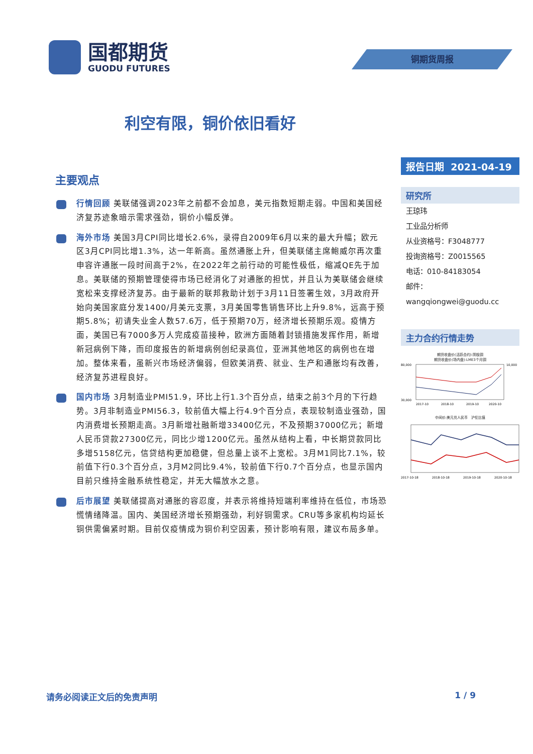国都期货
GUODU FUTURES
铜期货周报
利空有限，铜价依旧看好
主要观点
行情回顾 美联储强调2023年之前都不会加息，美元指数短期走弱。中国和美国经济复苏迹象暗示需求强劲，铜价小幅反弹。
海外市场 美国3月CPI同比增长2.6%，录得自2009年6月以来的最大升幅；欧元区3月CPI同比增1.3%，达一年新高。虽然通胀上升，但美联储主席鲍威尔再次重申容许通胀一段时间高于2%，在2022年之前行动的可能性极低，缩减QE先于加息。美联储的预期管理使得市场已经消化了对通胀的担忧，并且认为美联储会继续宽松来支撑经济复苏。由于最新的联邦救助计划于3月11日签署生效，3月政府开始向美国家庭分发1400/月美元支票，3月美国零售销售环比上升9.8%，远高于预期5.8%；初请失业金人数57.6万，低于预期70万，经济增长预期乐观。疫情方面，美国已有7000多万人完成疫苗接种，欧洲方面随着封锁措施发挥作用，新增新冠病例下降，而印度报告的新增病例创纪录高位，亚洲其他地区的病例也在增加。整体来看，虽新兴市场经济偏弱，但欧美消费、就业、生产和通胀均有改善，经济复苏进程良好。
国内市场 3月制造业PMI51.9，环比上行1.3个百分点，结束之前3个月的下行趋势。3月非制造业PMI56.3，较前值大幅上行4.9个百分点，表现较制造业强劲，国内消费增长预期走高。3月新增社融新增33400亿元，不及预期37000亿元；新增人民币贷款27300亿元，同比少增1200亿元。虽然从结构上看，中长期贷款同比多增5158亿元，信贷结构更加稳健，但总量上谈不上宽松。3月M1同比7.1%，较前值下行0.3个百分点，3月M2同比9.4%，较前值下行0.7个百分点，也显示国内目前只维持金融系统性稳定，并无大幅放水之意。
后市展望 美联储提高对通胀的容忍度，并表示将维持短端利率维持在低位，市场恐慌情绪降温。国内、美国经济增长预期强劲，利好铜需求。CRU等多家机构均延长铜供需偏紧时期。目前仅疫情成为铜价利空因素，预计影响有限，建议布局多单。
报告日期 2021-04-19
研究所
王琼玮
工业品分析师
从业资格号：F3048777
投询资格号：Z0015565
电话：010-84183054
邮件：wangqiongwei@guodu.cc
主力合约行情走势
期货收盘价(活跃合约):阴极铜
期货收盘价(场内盘):LME3个月铜
80,000
30,000
10,000
2017-10
2018-10
2019-10
2020-10
中间价:美元兑人民币 沪伦比值
2017-10-18
2018-10-18
2019-10-18
2020-10-18
请务必阅读正文后的免责声明 1 / 9